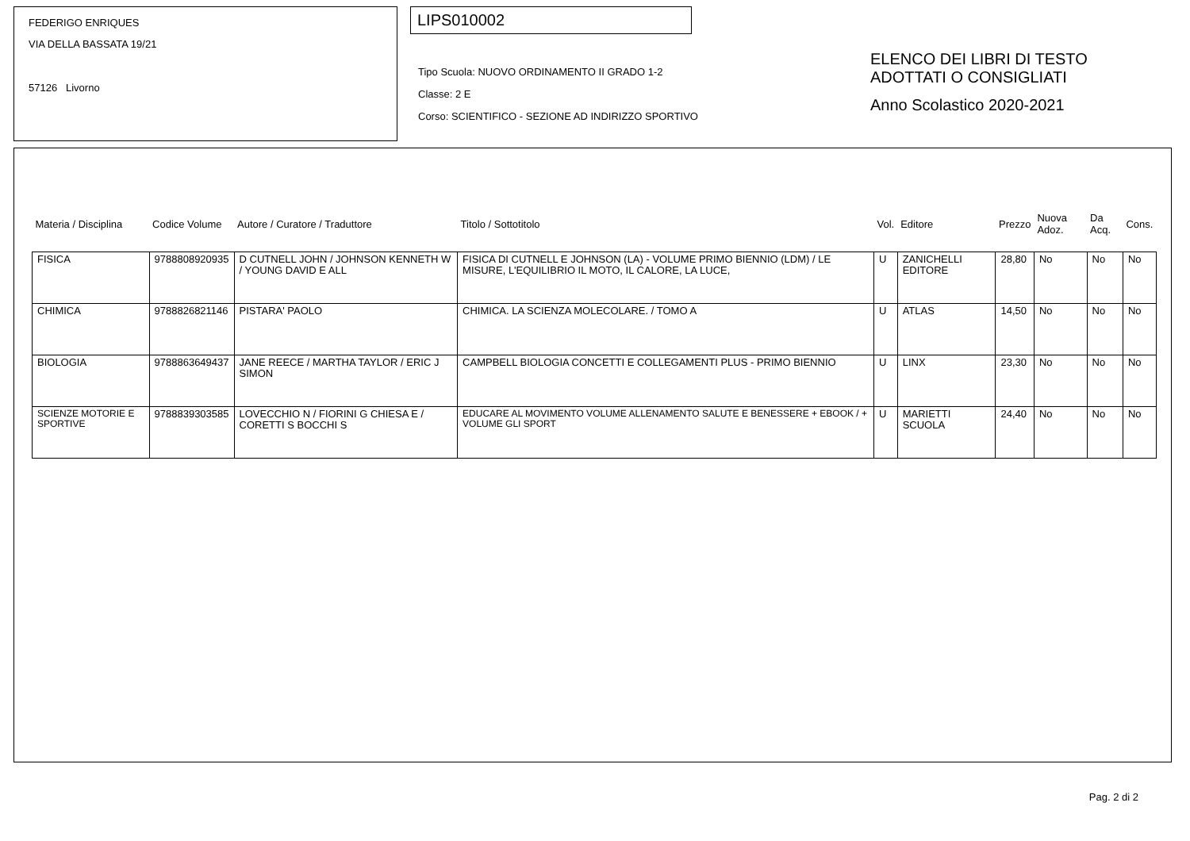FEDERIGO ENRIQUES
VIA DELLA BASSATA 19/21
57126 Livorno
LIPS010002
Tipo Scuola: NUOVO ORDINAMENTO II GRADO 1-2
Classe: 2 E
Corso: SCIENTIFICO - SEZIONE AD INDIRIZZO SPORTIVO
ELENCO DEI LIBRI DI TESTO
ADOTTATI O CONSIGLIATI
Anno Scolastico 2020-2021
| Materia / Disciplina | Codice Volume | Autore / Curatore / Traduttore | Titolo / Sottotitolo | Vol. | Editore | Prezzo | Nuova Adoz. | Da Acq. | Cons. |
| --- | --- | --- | --- | --- | --- | --- | --- | --- | --- |
| FISICA | 9788808920935 | D CUTNELL JOHN / JOHNSON KENNETH W / YOUNG DAVID E ALL | FISICA DI CUTNELL E JOHNSON (LA) - VOLUME PRIMO BIENNIO (LDM) / LE MISURE, L'EQUILIBRIO IL MOTO, IL CALORE, LA LUCE, | U | ZANICHELLI EDITORE | 28,80 | No | No | No |
| CHIMICA | 9788826821146 | PISTARA' PAOLO | CHIMICA. LA SCIENZA MOLECOLARE. / TOMO A | U | ATLAS | 14,50 | No | No | No |
| BIOLOGIA | 9788863649437 | JANE REECE / MARTHA TAYLOR / ERIC J SIMON | CAMPBELL BIOLOGIA CONCETTI E COLLEGAMENTI PLUS - PRIMO BIENNIO | U | LINX | 23,30 | No | No | No |
| SCIENZE MOTORIE E SPORTIVE | 9788839303585 | LOVECCHIO N / FIORINI G CHIESA E / CORETTI S BOCCHI S | EDUCARE AL MOVIMENTO VOLUME ALLENAMENTO SALUTE E BENESSERE + EBOOK / + VOLUME GLI SPORT | U | MARIETTI SCUOLA | 24,40 | No | No | No |
Pag. 2 di 2